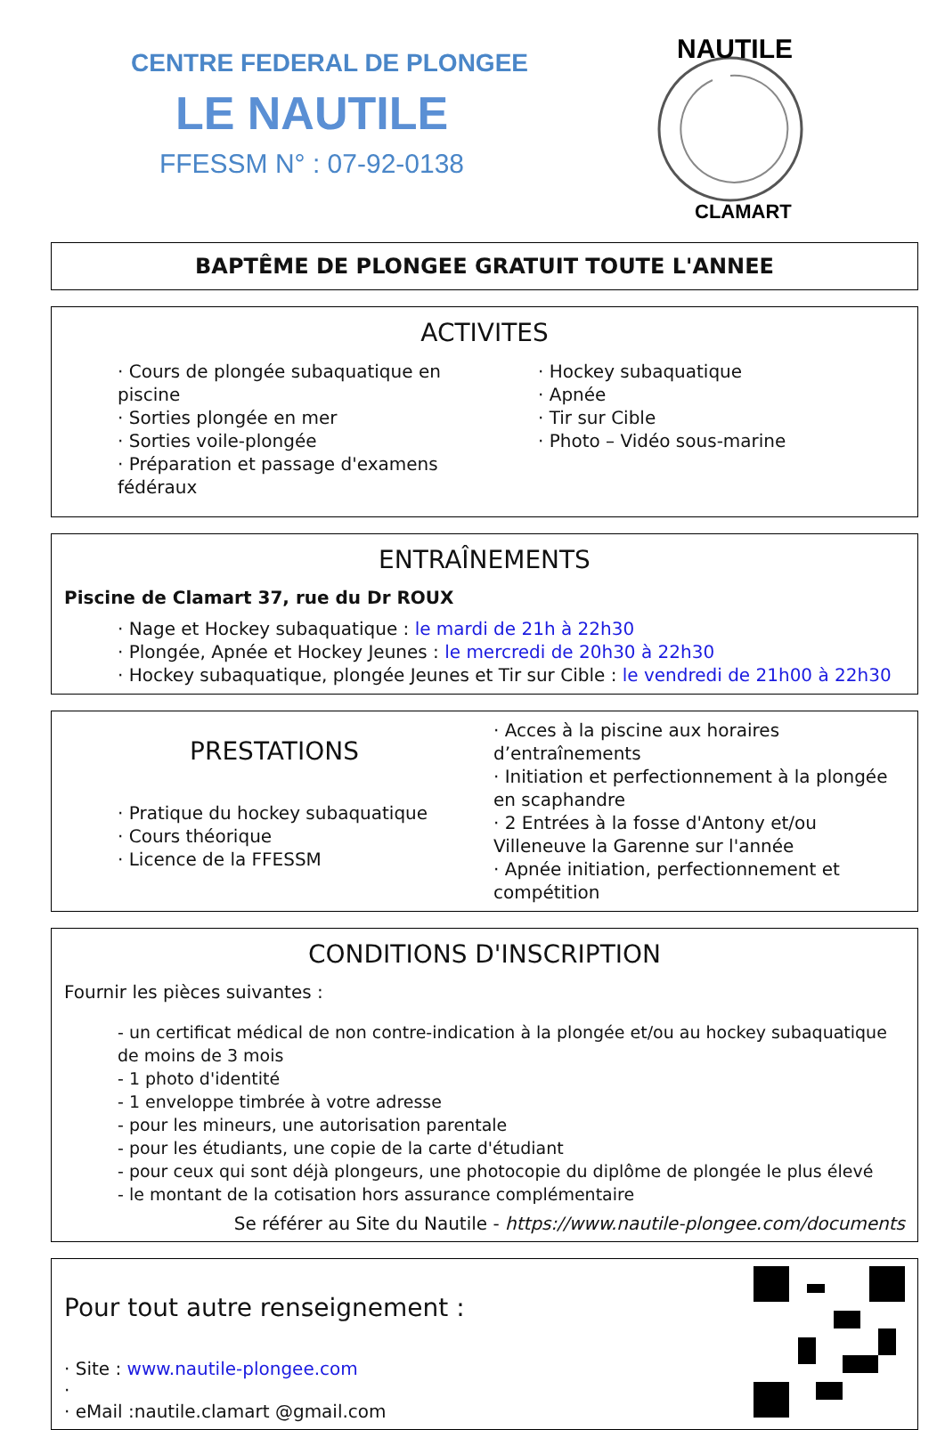CENTRE FEDERAL DE PLONGEE
LE NAUTILE
FFESSM N° : 07-92-0138
NAUTILE
CLAMART
BAPTÊME DE PLONGEE GRATUIT TOUTE L'ANNEE
ACTIVITES
· Cours de plongée subaquatique en piscine
· Sorties plongée en mer
· Sorties voile-plongée
· Préparation et passage d'examens fédéraux
· Hockey subaquatique
· Apnée
· Tir sur Cible
· Photo – Vidéo sous-marine
ENTRAÎNEMENTS
Piscine de Clamart 37, rue du Dr ROUX
· Nage et Hockey subaquatique : le mardi de 21h à 22h30
· Plongée, Apnée et Hockey Jeunes : le mercredi de 20h30 à 22h30
· Hockey subaquatique, plongée Jeunes et Tir sur Cible : le vendredi de 21h00 à 22h30
PRESTATIONS
· Pratique du hockey subaquatique
· Cours théorique
· Licence de la FFESSM
· Acces à la piscine aux horaires d’entraînements
· Initiation et perfectionnement à la plongée en scaphandre
· 2 Entrées à la fosse d'Antony et/ou Villeneuve la Garenne sur l'année
· Apnée initiation, perfectionnement et compétition
CONDITIONS D'INSCRIPTION
Fournir les pièces suivantes :
- un certificat médical de non contre-indication à la plongée et/ou au hockey subaquatique de moins de 3 mois
- 1 photo d'identité
- 1 enveloppe timbrée à votre adresse
- pour les mineurs, une autorisation parentale
- pour les étudiants, une copie de la carte d'étudiant
- pour ceux qui sont déjà plongeurs, une photocopie du diplôme de plongée le plus élevé
- le montant de la cotisation hors assurance complémentaire
Se référer au Site du Nautile - https://www.nautile-plongee.com/documents
Pour tout autre renseignement :
· Site : www.nautile-plongee.com
·
· eMail :nautile.clamart @gmail.com